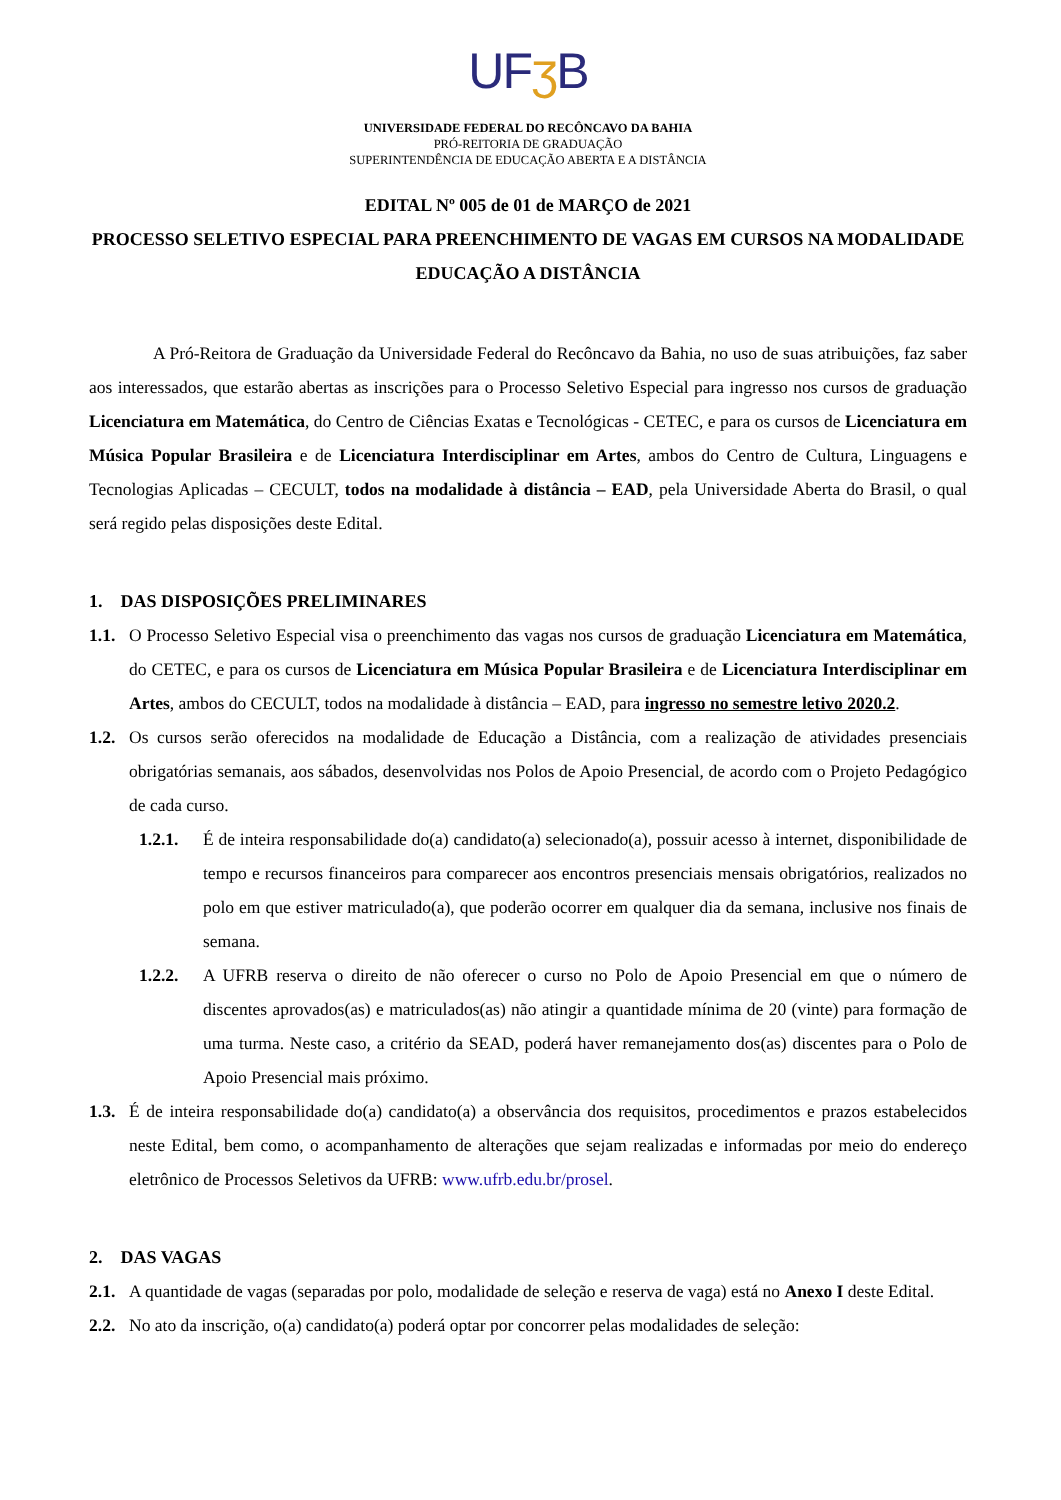UFʒ B
UNIVERSIDADE FEDERAL DO RECÔNCAVO DA BAHIA
PRÓ-REITORIA DE GRADUAÇÃO
SUPERINTENDÊNCIA DE EDUCAÇÃO ABERTA E A DISTÂNCIA
EDITAL Nº 005 de 01 de MARÇO de 2021
PROCESSO SELETIVO ESPECIAL PARA PREENCHIMENTO DE VAGAS EM CURSOS NA MODALIDADE EDUCAÇÃO A DISTÂNCIA
A Pró-Reitora de Graduação da Universidade Federal do Recôncavo da Bahia, no uso de suas atribuições, faz saber aos interessados, que estarão abertas as inscrições para o Processo Seletivo Especial para ingresso nos cursos de graduação Licenciatura em Matemática, do Centro de Ciências Exatas e Tecnológicas - CETEC, e para os cursos de Licenciatura em Música Popular Brasileira e de Licenciatura Interdisciplinar em Artes, ambos do Centro de Cultura, Linguagens e Tecnologias Aplicadas – CECULT, todos na modalidade à distância – EAD, pela Universidade Aberta do Brasil, o qual será regido pelas disposições deste Edital.
1. DAS DISPOSIÇÕES PRELIMINARES
1.1. O Processo Seletivo Especial visa o preenchimento das vagas nos cursos de graduação Licenciatura em Matemática, do CETEC, e para os cursos de Licenciatura em Música Popular Brasileira e de Licenciatura Interdisciplinar em Artes, ambos do CECULT, todos na modalidade à distância – EAD, para ingresso no semestre letivo 2020.2.
1.2. Os cursos serão oferecidos na modalidade de Educação a Distância, com a realização de atividades presenciais obrigatórias semanais, aos sábados, desenvolvidas nos Polos de Apoio Presencial, de acordo com o Projeto Pedagógico de cada curso.
1.2.1. É de inteira responsabilidade do(a) candidato(a) selecionado(a), possuir acesso à internet, disponibilidade de tempo e recursos financeiros para comparecer aos encontros presenciais mensais obrigatórios, realizados no polo em que estiver matriculado(a), que poderão ocorrer em qualquer dia da semana, inclusive nos finais de semana.
1.2.2. A UFRB reserva o direito de não oferecer o curso no Polo de Apoio Presencial em que o número de discentes aprovados(as) e matriculados(as) não atingir a quantidade mínima de 20 (vinte) para formação de uma turma. Neste caso, a critério da SEAD, poderá haver remanejamento dos(as) discentes para o Polo de Apoio Presencial mais próximo.
1.3. É de inteira responsabilidade do(a) candidato(a) a observância dos requisitos, procedimentos e prazos estabelecidos neste Edital, bem como, o acompanhamento de alterações que sejam realizadas e informadas por meio do endereço eletrônico de Processos Seletivos da UFRB: www.ufrb.edu.br/prosel.
2. DAS VAGAS
2.1. A quantidade de vagas (separadas por polo, modalidade de seleção e reserva de vaga) está no Anexo I deste Edital.
2.2. No ato da inscrição, o(a) candidato(a) poderá optar por concorrer pelas modalidades de seleção: